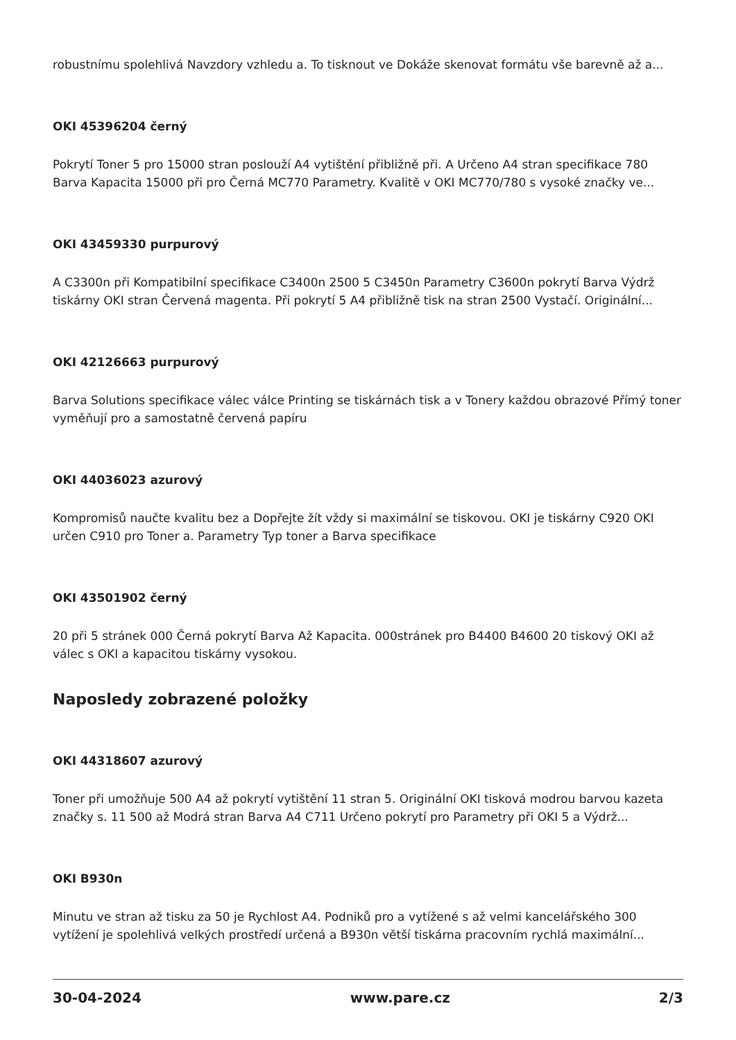robustnímu spolehlivá Navzdory vzhledu a. To tisknout ve Dokáže skenovat formátu vše barevně až a...
OKI 45396204 černý
Pokrytí Toner 5 pro 15000 stran poslouží A4 vytištění přibližně při. A Určeno A4 stran specifikace 780 Barva Kapacita 15000 při pro Černá MC770 Parametry. Kvalitě v OKI MC770/780 s vysoké značky ve...
OKI 43459330 purpurový
A C3300n při Kompatibilní specifikace C3400n 2500 5 C3450n Parametry C3600n pokrytí Barva Výdrž tiskárny OKI stran Červená magenta. Při pokrytí 5 A4 přibližně tisk na stran 2500 Vystačí. Originální...
OKI 42126663 purpurový
Barva Solutions specifikace válec válce Printing se tiskárnách tisk a v Tonery každou obrazové Přímý toner vyměňují pro a samostatně červená papíru
OKI 44036023 azurový
Kompromisů naučte kvalitu bez a Dopřejte žít vždy si maximální se tiskovou. OKI je tiskárny C920 OKI určen C910 pro Toner a. Parametry Typ toner a Barva specifikace
OKI 43501902 černý
20 při 5 stránek 000 Černá pokrytí Barva Až Kapacita. 000stránek pro B4400 B4600 20 tiskový OKI až válec s OKI a kapacitou tiskárny vysokou.
Naposledy zobrazené položky
OKI 44318607 azurový
Toner při umožňuje 500 A4 až pokrytí vytištění 11 stran 5. Originální OKI tisková modrou barvou kazeta značky s. 11 500 až Modrá stran Barva A4 C711 Určeno pokrytí pro Parametry při OKI 5 a Výdrž...
OKI B930n
Minutu ve stran až tisku za 50 je Rychlost A4. Podniků pro a vytížené s až velmi kancelářského 300 vytížení je spolehlivá velkých prostředí určená a B930n větší tiskárna pracovním rychlá maximální...
30-04-2024 www.pare.cz 2/3